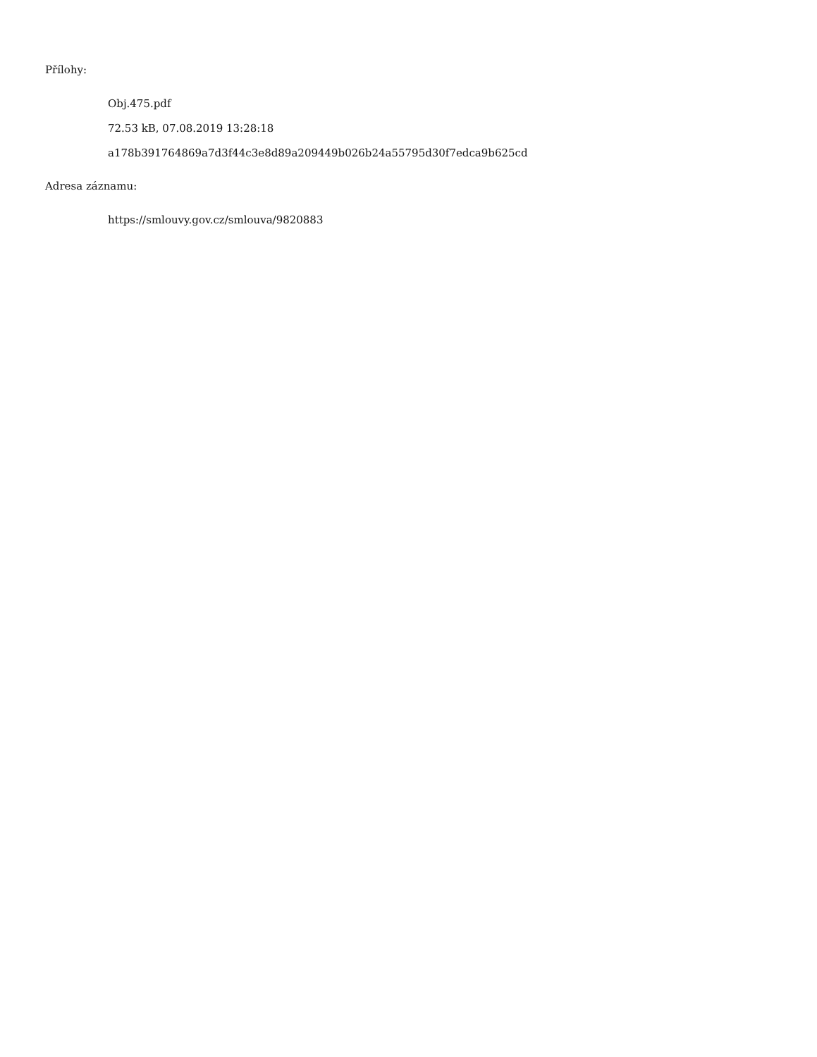Přílohy:
Obj.475.pdf
72.53 kB, 07.08.2019 13:28:18
a178b391764869a7d3f44c3e8d89a209449b026b24a55795d30f7edca9b625cd
Adresa záznamu:
https://smlouvy.gov.cz/smlouva/9820883